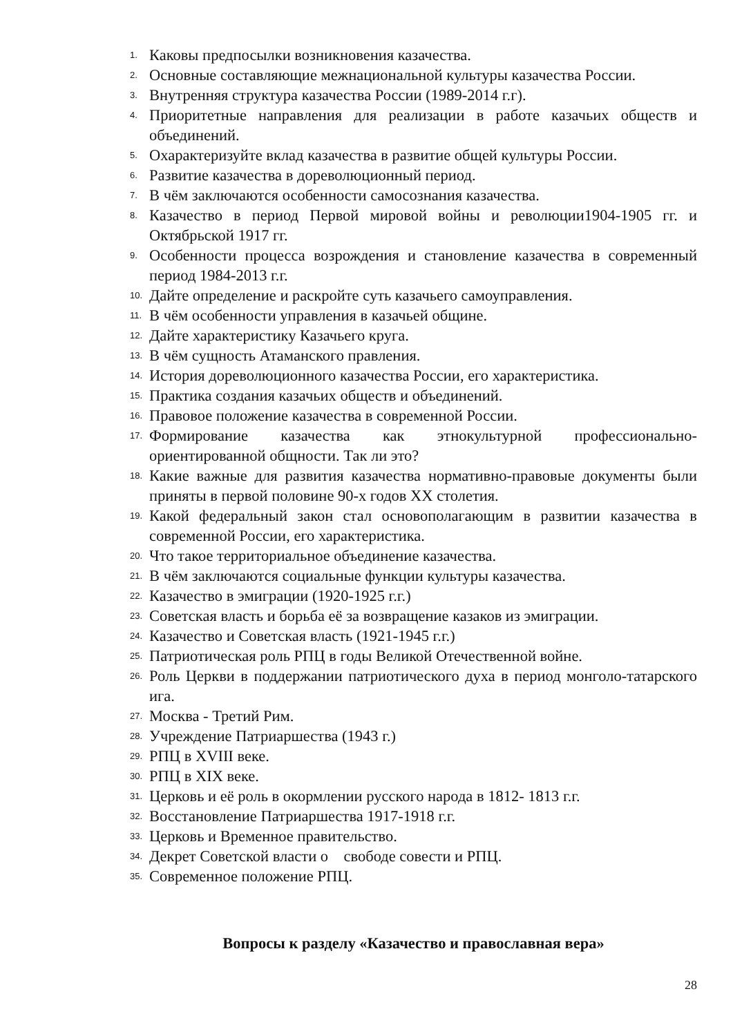1. Каковы предпосылки возникновения казачества.
2. Основные составляющие межнациональной культуры казачества России.
3. Внутренняя структура казачества России (1989-2014 г.г).
4. Приоритетные направления для реализации в работе казачьих обществ и объединений.
5. Охарактеризуйте вклад казачества в развитие общей культуры России.
6. Развитие казачества в дореволюционный период.
7. В чём заключаются особенности самосознания казачества.
8. Казачество в период Первой мировой войны и революции1904-1905 гг. и Октябрьской 1917 гг.
9. Особенности процесса возрождения и становление казачества в современный период 1984-2013 г.г.
10. Дайте определение и раскройте суть казачьего самоуправления.
11. В чём особенности управления в казачьей общине.
12. Дайте характеристику Казачьего круга.
13. В чём сущность Атаманского правления.
14. История дореволюционного казачества России, его характеристика.
15. Практика создания казачьих обществ и объединений.
16. Правовое положение казачества в современной России.
17. Формирование казачества как этнокультурной профессионально-ориентированной общности. Так ли это?
18. Какие важные для развития казачества нормативно-правовые документы были приняты в первой половине 90-х годов XX столетия.
19. Какой федеральный закон стал основополагающим в развитии казачества в современной России, его характеристика.
20. Что такое территориальное объединение казачества.
21. В чём заключаются социальные функции культуры казачества.
22. Казачество в эмиграции (1920-1925 г.г.)
23. Советская власть и борьба её за возвращение казаков из эмиграции.
24. Казачество и Советская власть (1921-1945 г.г.)
25. Патриотическая роль РПЦ в годы Великой Отечественной войне.
26. Роль Церкви в поддержании патриотического духа в период монголо-татарского ига.
27. Москва - Третий Рим.
28. Учреждение Патриаршества (1943 г.)
29. РПЦ в XVIII веке.
30. РПЦ в XIX веке.
31. Церковь и её роль в окормлении русского народа в 1812- 1813 г.г.
32. Восстановление Патриаршества 1917-1918 г.г.
33. Церковь и Временное правительство.
34. Декрет Советской власти о свободе совести и РПЦ.
35. Современное положение РПЦ.
Вопросы к разделу «Казачество и православная вера»
28